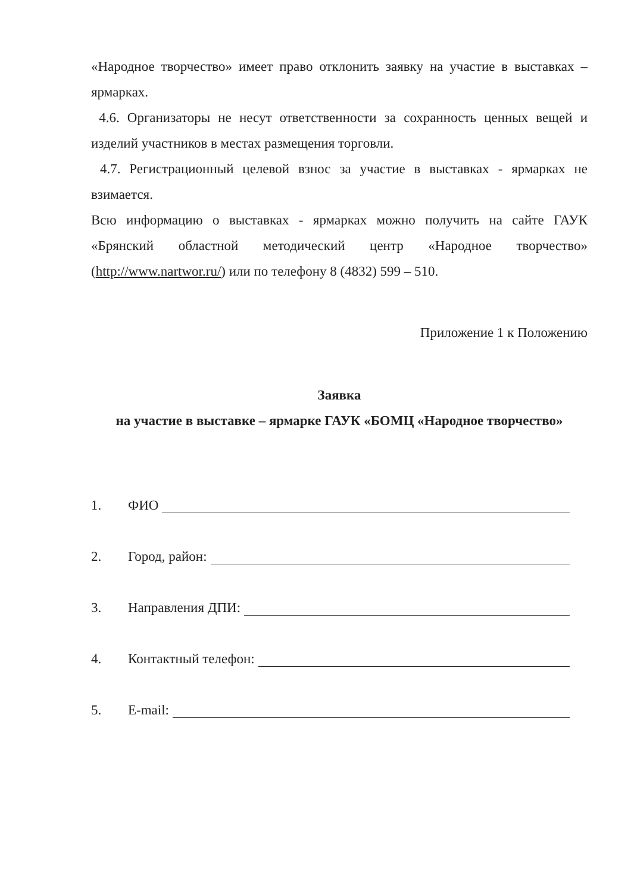«Народное творчество» имеет право отклонить заявку на участие в выставках – ярмарках.
4.6. Организаторы не несут ответственности за сохранность ценных вещей и изделий участников в местах размещения торговли.
4.7. Регистрационный целевой взнос за участие в выставках - ярмарках не взимается.
Всю информацию о выставках - ярмарках можно получить на сайте ГАУК «Брянский областной методический центр «Народное творчество» (http://www.nartwor.ru/) или по телефону 8 (4832) 599 – 510.
Приложение 1 к Положению
Заявка
на участие в выставке – ярмарке ГАУК «БОМЦ «Народное творчество»
1. ФИО
2. Город, район:
3. Направления ДПИ:
4. Контактный телефон:
5. E-mail: